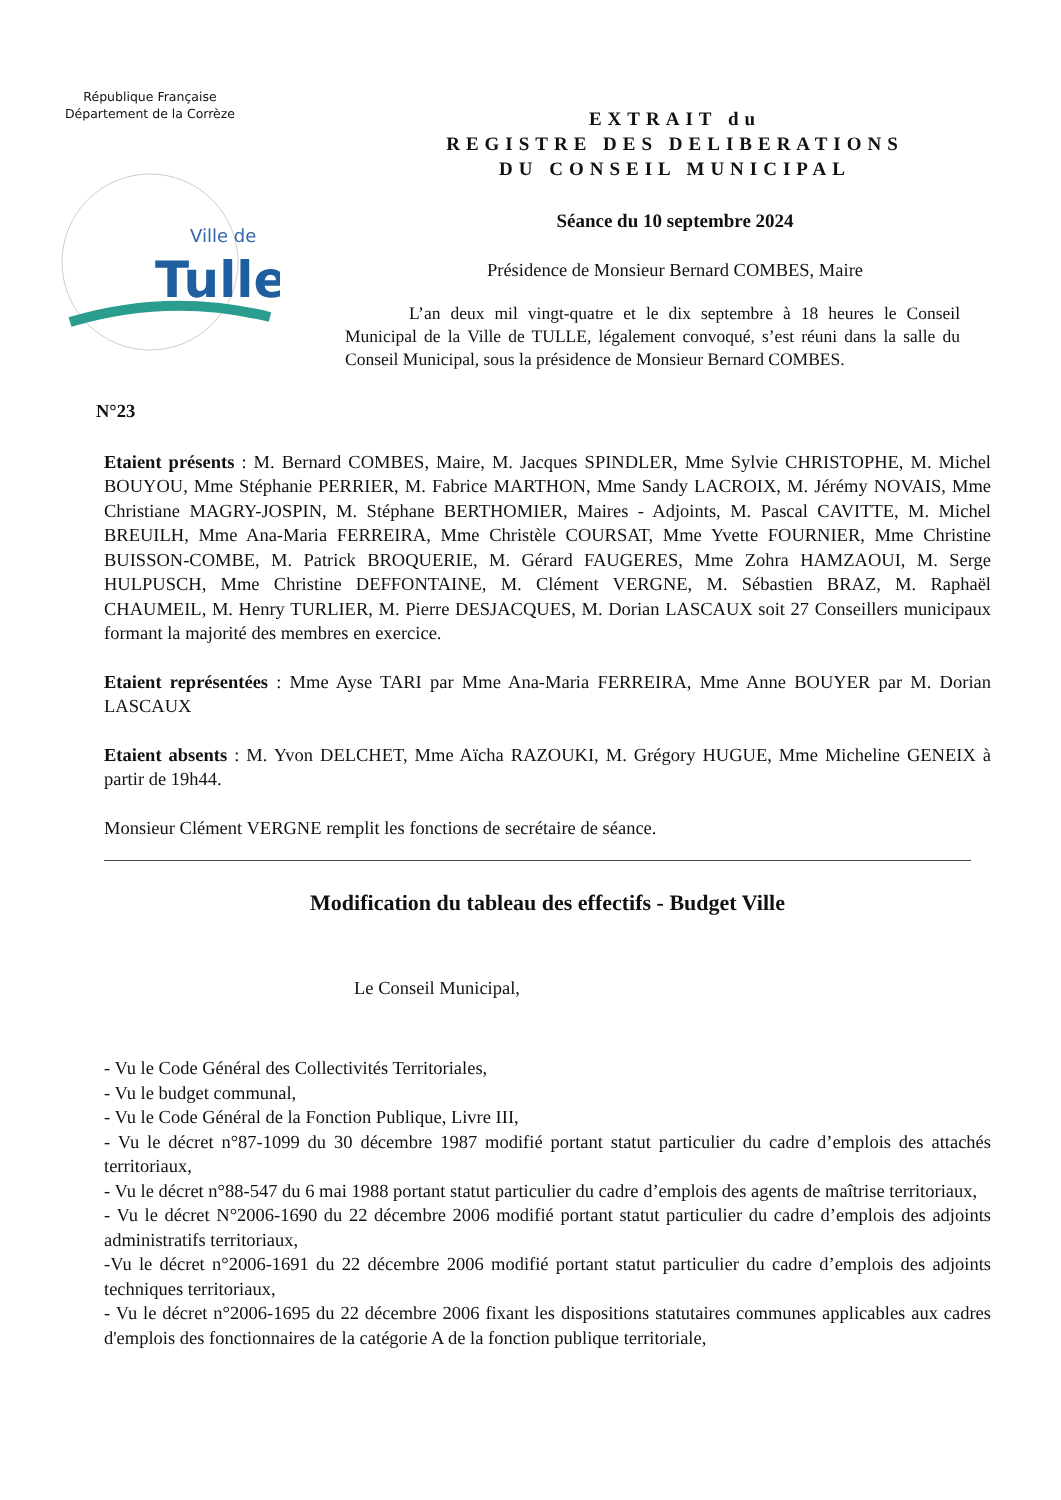République Française
Département de la Corrèze
Ville de
Tulle
EXTRAIT du
REGISTRE DES DELIBERATIONS
DU CONSEIL MUNICIPAL
Séance du 10 septembre 2024
Présidence de Monsieur Bernard COMBES, Maire
L’an deux mil vingt-quatre et le dix septembre à 18 heures le Conseil Municipal de la Ville de TULLE, légalement convoqué, s’est réuni dans la salle du Conseil Municipal, sous la présidence de Monsieur Bernard COMBES.
N°23
Etaient présents : M. Bernard COMBES, Maire, M. Jacques SPINDLER, Mme Sylvie CHRISTOPHE, M. Michel BOUYOU, Mme Stéphanie PERRIER, M. Fabrice MARTHON, Mme Sandy LACROIX, M. Jérémy NOVAIS, Mme Christiane MAGRY-JOSPIN, M. Stéphane BERTHOMIER, Maires - Adjoints, M. Pascal CAVITTE, M. Michel BREUILH, Mme Ana-Maria FERREIRA, Mme Christèle COURSAT, Mme Yvette FOURNIER, Mme Christine BUISSON-COMBE, M. Patrick BROQUERIE, M. Gérard FAUGERES, Mme Zohra HAMZAOUI, M. Serge HULPUSCH, Mme Christine DEFFONTAINE, M. Clément VERGNE, M. Sébastien BRAZ, M. Raphaël CHAUMEIL, M. Henry TURLIER, M. Pierre DESJACQUES, M. Dorian LASCAUX soit 27 Conseillers municipaux formant la majorité des membres en exercice.
Etaient représentées : Mme Ayse TARI par Mme Ana-Maria FERREIRA, Mme Anne BOUYER par M. Dorian LASCAUX
Etaient absents : M. Yvon DELCHET, Mme Aïcha RAZOUKI, M. Grégory HUGUE, Mme Micheline GENEIX à partir de 19h44.
Monsieur Clément VERGNE remplit les fonctions de secrétaire de séance.
Modification du tableau des effectifs - Budget Ville
Le Conseil Municipal,
- Vu le Code Général des Collectivités Territoriales,
- Vu le budget communal,
- Vu le Code Général de la Fonction Publique, Livre III,
- Vu le décret n°87-1099 du 30 décembre 1987 modifié portant statut particulier du cadre d’emplois des attachés territoriaux,
- Vu le décret n°88-547 du 6 mai 1988 portant statut particulier du cadre d’emplois des agents de maîtrise territoriaux,
- Vu le décret N°2006-1690 du 22 décembre 2006 modifié portant statut particulier du cadre d’emplois des adjoints administratifs territoriaux,
-Vu le décret n°2006-1691 du 22 décembre 2006 modifié portant statut particulier du cadre d’emplois des adjoints techniques territoriaux,
- Vu le décret n°2006-1695 du 22 décembre 2006 fixant les dispositions statutaires communes applicables aux cadres d'emplois des fonctionnaires de la catégorie A de la fonction publique territoriale,